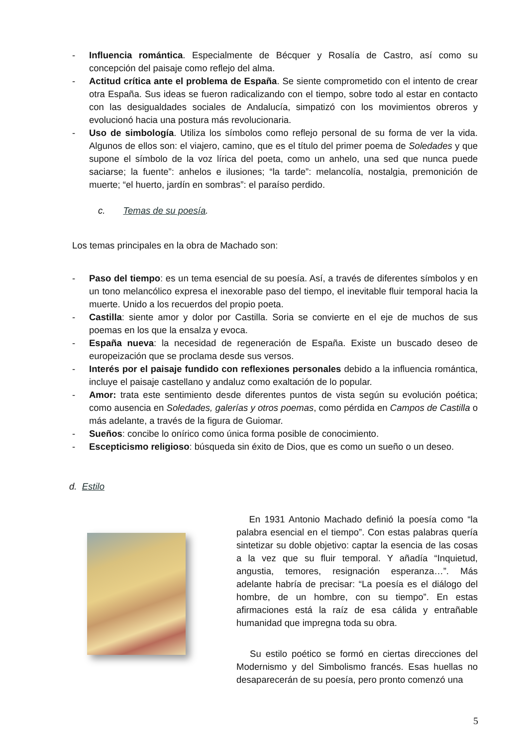- Influencia romántica. Especialmente de Bécquer y Rosalía de Castro, así como su concepción del paisaje como reflejo del alma.
- Actitud crítica ante el problema de España. Se siente comprometido con el intento de crear otra España. Sus ideas se fueron radicalizando con el tiempo, sobre todo al estar en contacto con las desigualdades sociales de Andalucía, simpatizó con los movimientos obreros y evolucionó hacia una postura más revolucionaria.
- Uso de simbología. Utiliza los símbolos como reflejo personal de su forma de ver la vida. Algunos de ellos son: el viajero, camino, que es el título del primer poema de Soledades y que supone el símbolo de la voz lírica del poeta, como un anhelo, una sed que nunca puede saciarse; la fuente”: anhelos e ilusiones; “la tarde”: melancolía, nostalgia, premonición de muerte; “el huerto, jardín en sombras”: el paraíso perdido.
c. Temas de su poesía.
Los temas principales en la obra de Machado son:
- Paso del tiempo: es un tema esencial de su poesía. Así, a través de diferentes símbolos y en un tono melancólico expresa el inexorable paso del tiempo, el inevitable fluir temporal hacia la muerte. Unido a los recuerdos del propio poeta.
- Castilla: siente amor y dolor por Castilla. Soria se convierte en el eje de muchos de sus poemas en los que la ensalza y evoca.
- España nueva: la necesidad de regeneración de España. Existe un buscado deseo de europeización que se proclama desde sus versos.
- Interés por el paisaje fundido con reflexiones personales debido a la influencia romántica, incluye el paisaje castellano y andaluz como exaltación de lo popular.
- Amor: trata este sentimiento desde diferentes puntos de vista según su evolución poética; como ausencia en Soledades, galerías y otros poemas, como pérdida en Campos de Castilla o más adelante, a través de la figura de Guiomar.
- Sueños: concibe lo onírico como única forma posible de conocimiento.
- Escepticismo religioso: búsqueda sin éxito de Dios, que es como un sueño o un deseo.
d. Estilo
En 1931 Antonio Machado definió la poesía como “la palabra esencial en el tiempo”. Con estas palabras quería sintetizar su doble objetivo: captar la esencia de las cosas a la vez que su fluir temporal. Y añadía “Inquietud, angustia, temores, resignación esperanza…”. Más adelante habría de precisar: “La poesía es el diálogo del hombre, de un hombre, con su tiempo”. En estas afirmaciones está la raíz de esa cálida y entrañable humanidad que impregna toda su obra.
Su estilo poético se formó en ciertas direcciones del Modernismo y del Simbolismo francés. Esas huellas no desaparecerán de su poesía, pero pronto comenzó una
5